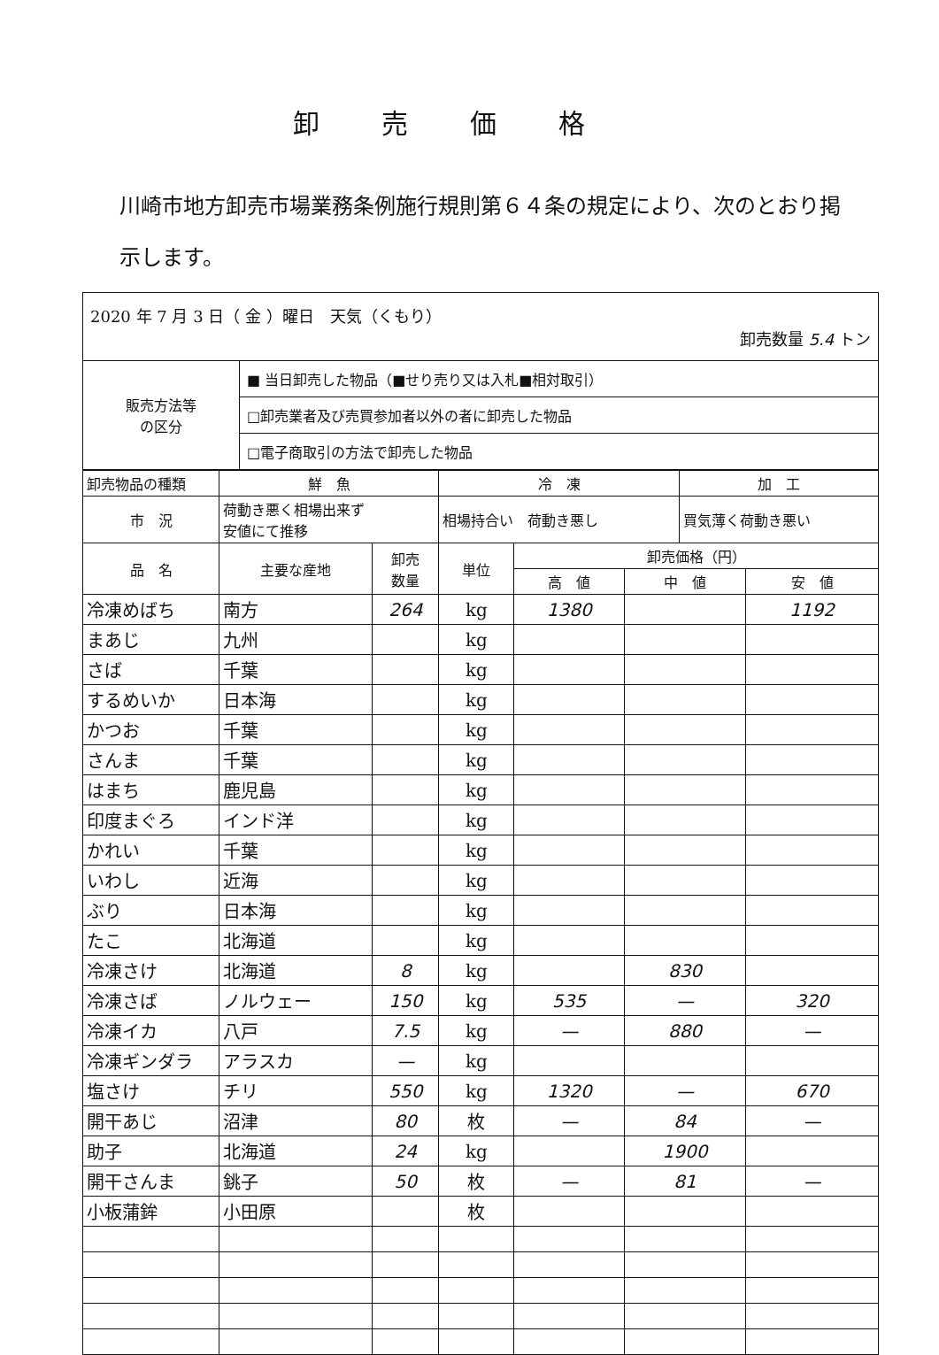卸売価格
川崎市地方卸売市場業務条例施行規則第６４条の規定により、次のとおり掲示します。
| 2020 年 7 月 3 日（ 金 ）曜日 天気（くもり） 卸売数量 5.4 トン | |
| 販売方法等 の区分 | ■ 当日卸売した物品（■せり売り又は入札■相対取引） |
| | □卸売業者及び売買参加者以外の者に卸売した物品 |
| | □電子商取引の方法で卸売した物品 |
| 卸売物品の種類 | 鮮 魚 | | 冷 凍 | | | 加 工 | |
| 市 況 | 荷動き悪く相場出来ず 安値にて推移 | | 相場持合い 荷動き悪し | | | 買気薄く荷動き悪い | |
| 品 名 | 主要な産地 | 卸売 数量 | 単位 | 卸売価格（円） | | | |
| | | | | 高 値 | 中 値 | | 安 値 |
| 冷凍めばち | 南方 | 264 | kg | 1380 | | | 1192 |
| まあじ | 九州 | | kg | | | | |
| さば | 千葉 | | kg | | | | |
| するめいか | 日本海 | | kg | | | | |
| かつお | 千葉 | | kg | | | | |
| さんま | 千葉 | | kg | | | | |
| はまち | 鹿児島 | | kg | | | | |
| 印度まぐろ | インド洋 | | kg | | | | |
| かれい | 千葉 | | kg | | | | |
| いわし | 近海 | | kg | | | | |
| ぶり | 日本海 | | kg | | | | |
| たこ | 北海道 | | kg | | | | |
| 冷凍さけ | 北海道 | 8 | kg | | 830 | | |
| 冷凍さば | ノルウェー | 150 | kg | 535 | — | | 320 |
| 冷凍イカ | 八戸 | 7.5 | kg | — | 880 | | — |
| 冷凍ギンダラ | アラスカ | — | kg | | | | |
| 塩さけ | チリ | 550 | kg | 1320 | — | | 670 |
| 開干あじ | 沼津 | 80 | 枚 | — | 84 | | — |
| 助子 | 北海道 | 24 | kg | | 1900 | | |
| 開干さんま | 銚子 | 50 | 枚 | — | 81 | | — |
| 小板蒲鉾 | 小田原 | | 枚 | | | | |